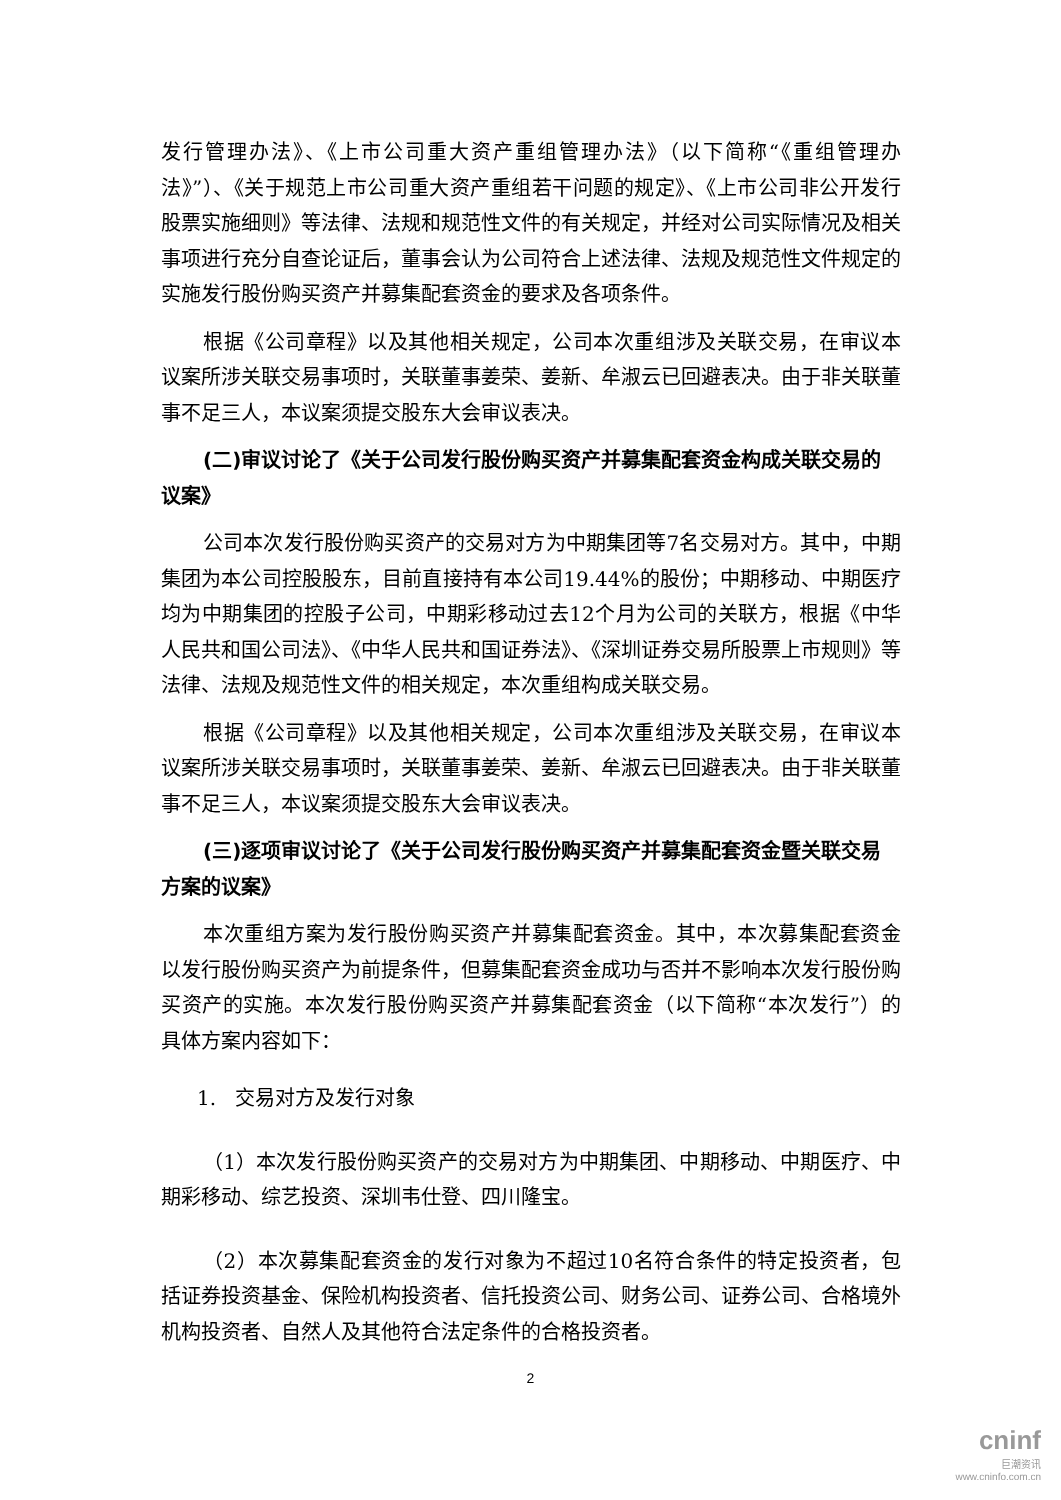发行管理办法》、《上市公司重大资产重组管理办法》（以下简称“《重组管理办法》”）、《关于规范上市公司重大资产重组若干问题的规定》、《上市公司非公开发行股票实施细则》等法律、法规和规范性文件的有关规定，并经对公司实际情况及相关事项进行充分自查论证后，董事会认为公司符合上述法律、法规及规范性文件规定的实施发行股份购买资产并募集配套资金的要求及各项条件。
根据《公司章程》以及其他相关规定，公司本次重组涉及关联交易，在审议本议案所涉关联交易事项时，关联董事姜荣、姜新、牟淑云已回避表决。由于非关联董事不足三人，本议案须提交股东大会审议表决。
(二)审议讨论了《关于公司发行股份购买资产并募集配套资金构成关联交易的议案》
公司本次发行股份购买资产的交易对方为中期集团等7名交易对方。其中，中期集团为本公司控股股东，目前直接持有本公司19.44%的股份；中期移动、中期医疗均为中期集团的控股子公司，中期彩移动过去12个月为公司的关联方，根据《中华人民共和国公司法》、《中华人民共和国证券法》、《深圳证券交易所股票上市规则》等法律、法规及规范性文件的相关规定，本次重组构成关联交易。
根据《公司章程》以及其他相关规定，公司本次重组涉及关联交易，在审议本议案所涉关联交易事项时，关联董事姜荣、姜新、牟淑云已回避表决。由于非关联董事不足三人，本议案须提交股东大会审议表决。
(三)逐项审议讨论了《关于公司发行股份购买资产并募集配套资金暨关联交易方案的议案》
本次重组方案为发行股份购买资产并募集配套资金。其中，本次募集配套资金以发行股份购买资产为前提条件，但募集配套资金成功与否并不影响本次发行股份购买资产的实施。本次发行股份购买资产并募集配套资金（以下简称“本次发行”）的具体方案内容如下：
1. 交易对方及发行对象
（1）本次发行股份购买资产的交易对方为中期集团、中期移动、中期医疗、中期彩移动、综艺投资、深圳韦仕登、四川隆宝。
（2）本次募集配套资金的发行对象为不超过10名符合条件的特定投资者，包括证券投资基金、保险机构投资者、信托投资公司、财务公司、证券公司、合格境外机构投资者、自然人及其他符合法定条件的合格投资者。
2
cninf
巨潮资讯
www.cninfo.com.cn